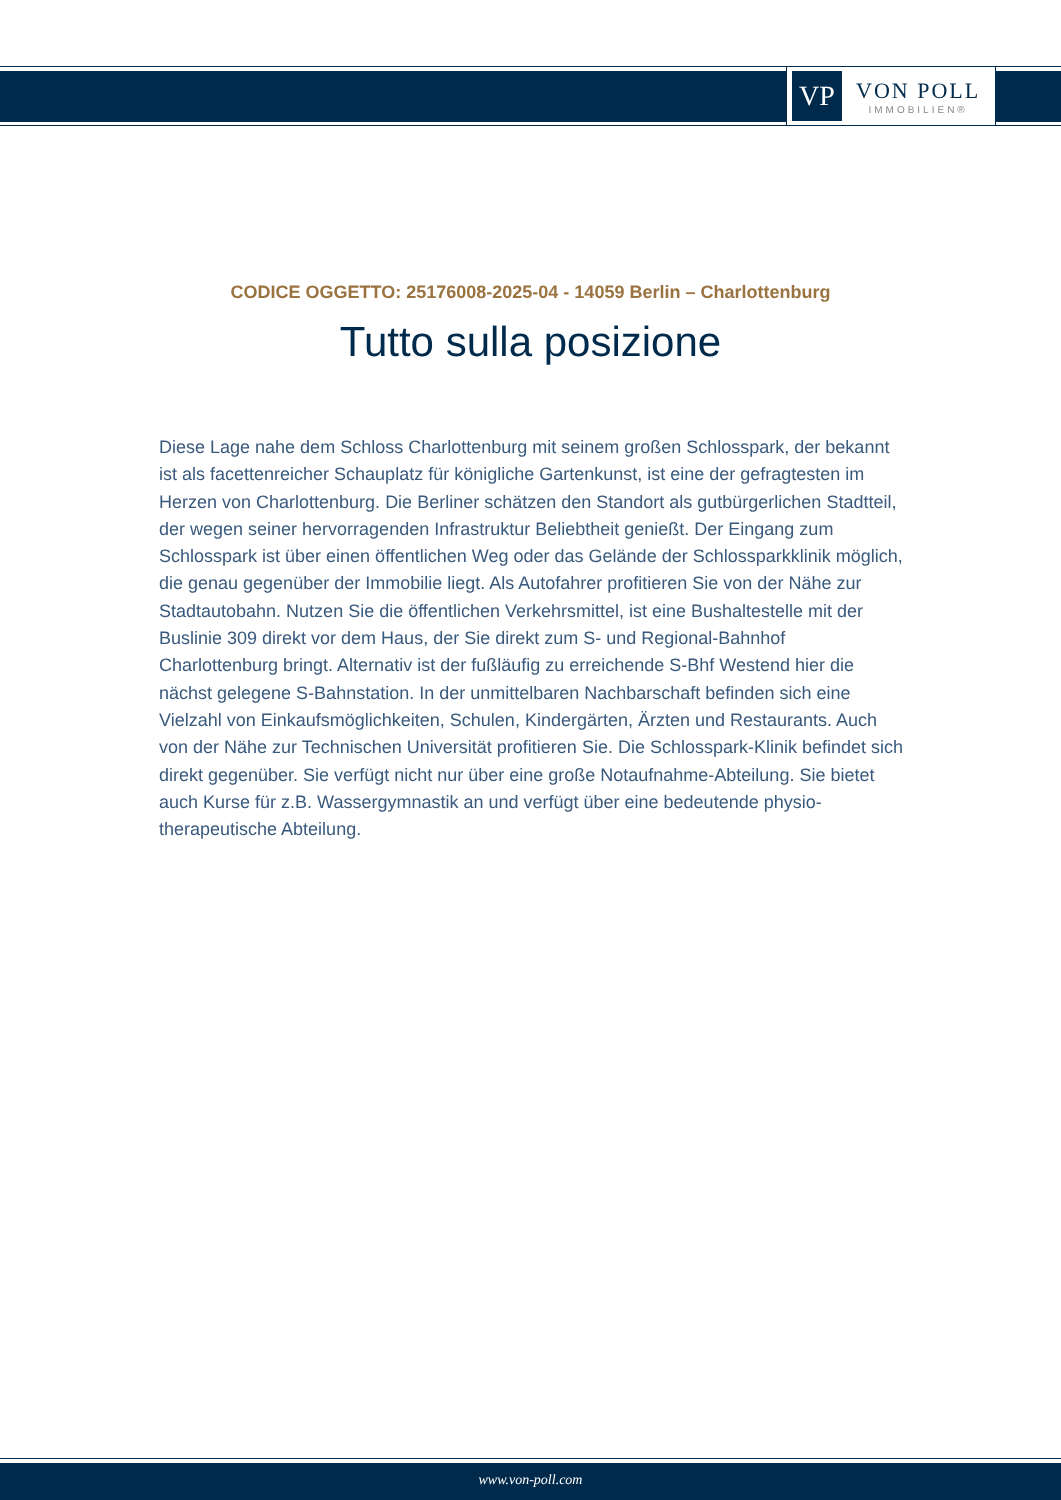VP
VON POLL
IMMOBILIEN®
CODICE OGGETTO: 25176008-2025-04 - 14059 Berlin – Charlottenburg
Tutto sulla posizione
Diese Lage nahe dem Schloss Charlottenburg mit seinem großen Schlosspark, der bekannt ist als facettenreicher Schauplatz für königliche Gartenkunst, ist eine der gefragtesten im Herzen von Charlottenburg. Die Berliner schätzen den Standort als gutbürgerlichen Stadtteil, der wegen seiner hervorragenden Infrastruktur Beliebtheit genießt. Der Eingang zum Schlosspark ist über einen öffentlichen Weg oder das Gelände der Schlossparkklinik möglich, die genau gegenüber der Immobilie liegt. Als Autofahrer profitieren Sie von der Nähe zur Stadtautobahn. Nutzen Sie die öffentlichen Verkehrsmittel, ist eine Bushaltestelle mit der Buslinie 309 direkt vor dem Haus, der Sie direkt zum S- und Regional-Bahnhof Charlottenburg bringt. Alternativ ist der fußläufig zu erreichende S-Bhf Westend hier die nächst gelegene S-Bahnstation. In der unmittelbaren Nachbarschaft befinden sich eine Vielzahl von Einkaufsmöglichkeiten, Schulen, Kindergärten, Ärzten und Restaurants. Auch von der Nähe zur Technischen Universität profitieren Sie. Die Schlosspark-Klinik befindet sich direkt gegenüber. Sie verfügt nicht nur über eine große Notaufnahme-Abteilung. Sie bietet auch Kurse für z.B. Wassergymnastik an und verfügt über eine bedeutende physio-therapeutische Abteilung.
www.von-poll.com